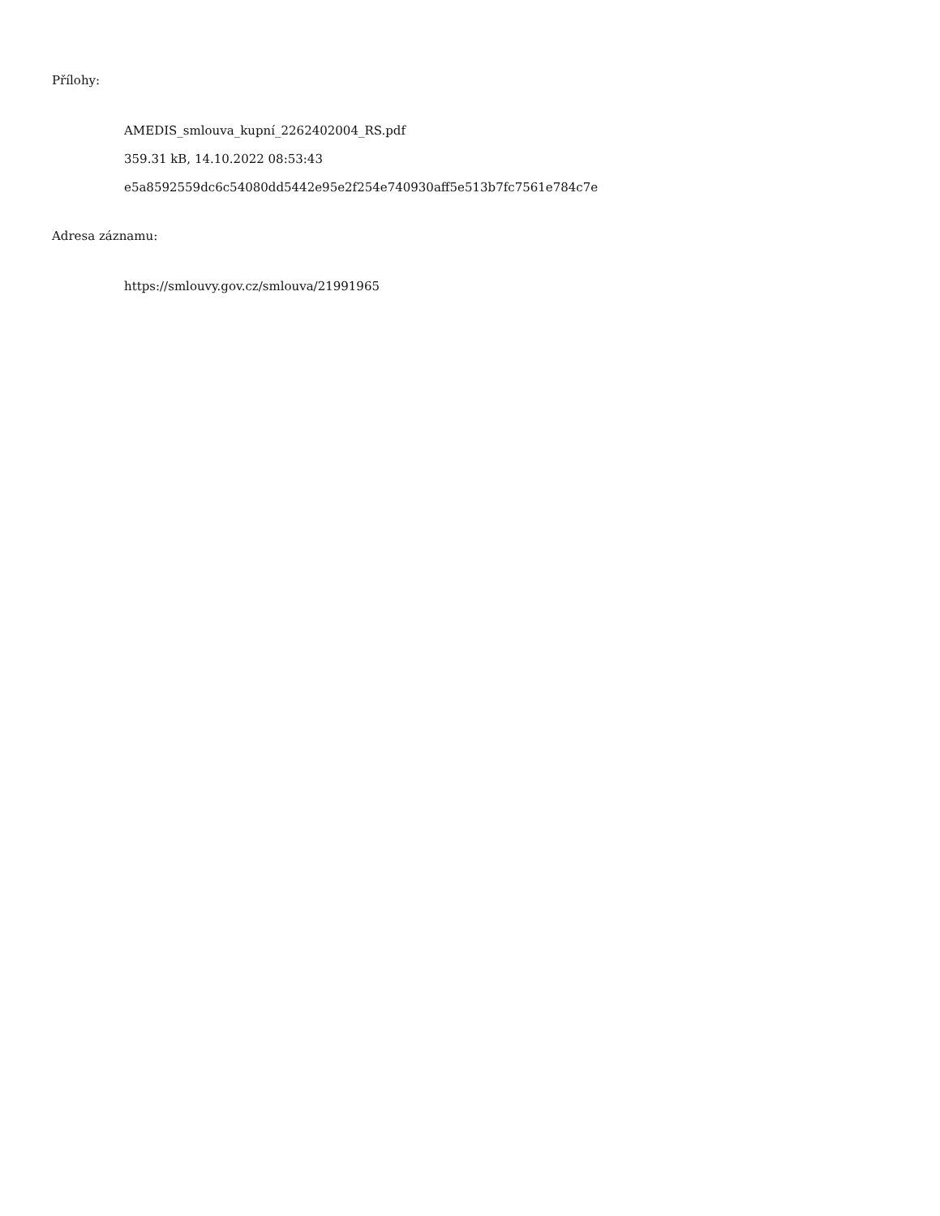Přílohy:
AMEDIS_smlouva_kupní_2262402004_RS.pdf
359.31 kB, 14.10.2022 08:53:43
e5a8592559dc6c54080dd5442e95e2f254e740930aff5e513b7fc7561e784c7e
Adresa záznamu:
https://smlouvy.gov.cz/smlouva/21991965